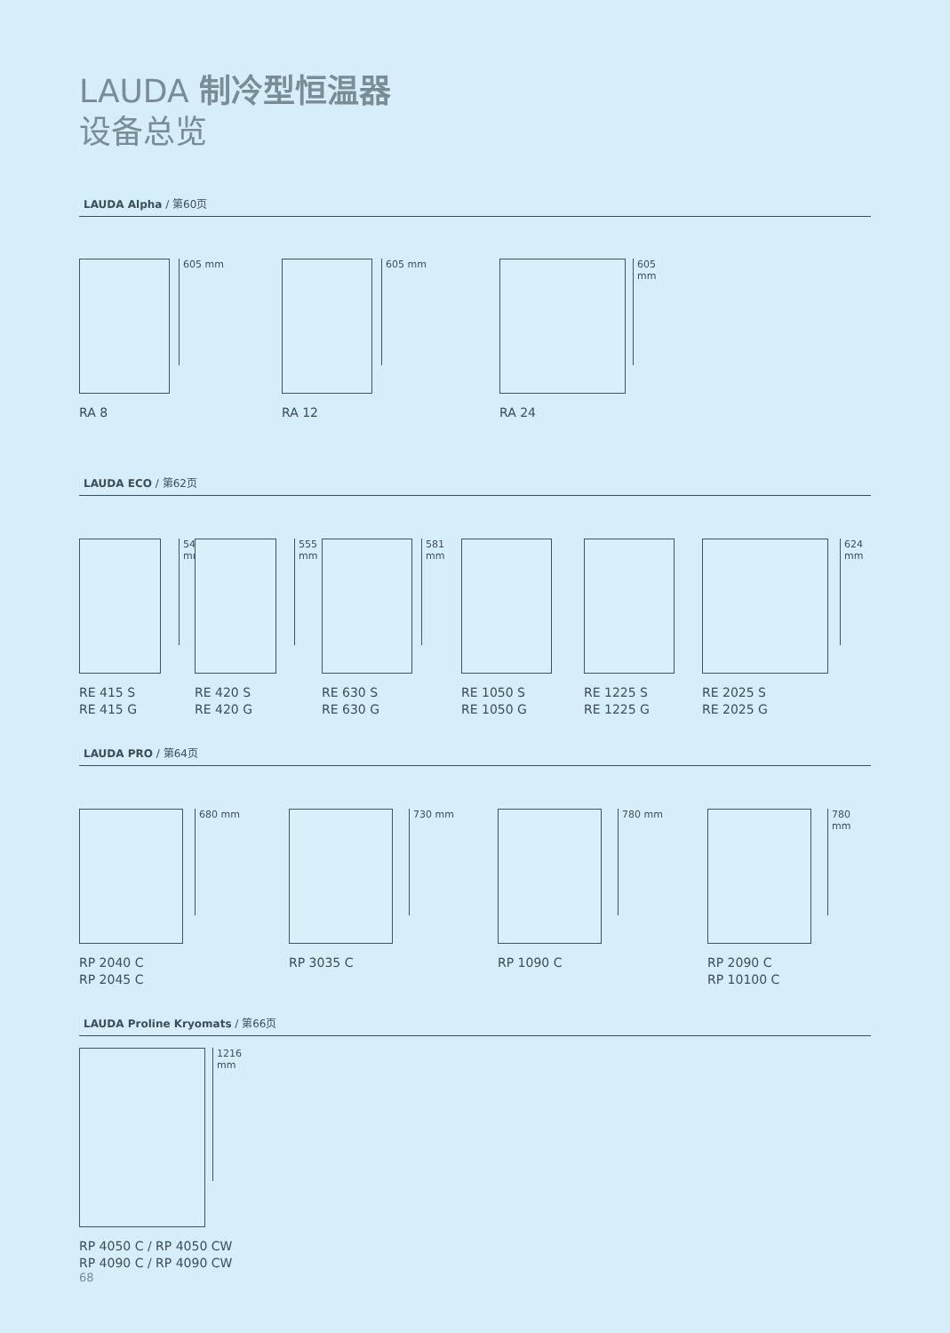LAUDA 制冷型恒温器
设备总览
LAUDA Alpha / 第60页
605 mm
RA 8
605 mm
RA 12
605 mm
RA 24
LAUDA ECO / 第62页
546 mm
RE 415 S
RE 415 G
555 mm
RE 420 S
RE 420 G
581 mm
RE 630 S
RE 630 G
RE 1050 S
RE 1050 G
RE 1225 S
RE 1225 G
624 mm
RE 2025 S
RE 2025 G
LAUDA PRO / 第64页
680 mm
RP 2040 C
RP 2045 C
730 mm
RP 3035 C
780 mm
RP 1090 C
780 mm
RP 2090 C
RP 10100 C
LAUDA Proline Kryomats / 第66页
1216 mm
RP 4050 C / RP 4050 CW
RP 4090 C / RP 4090 CW
68